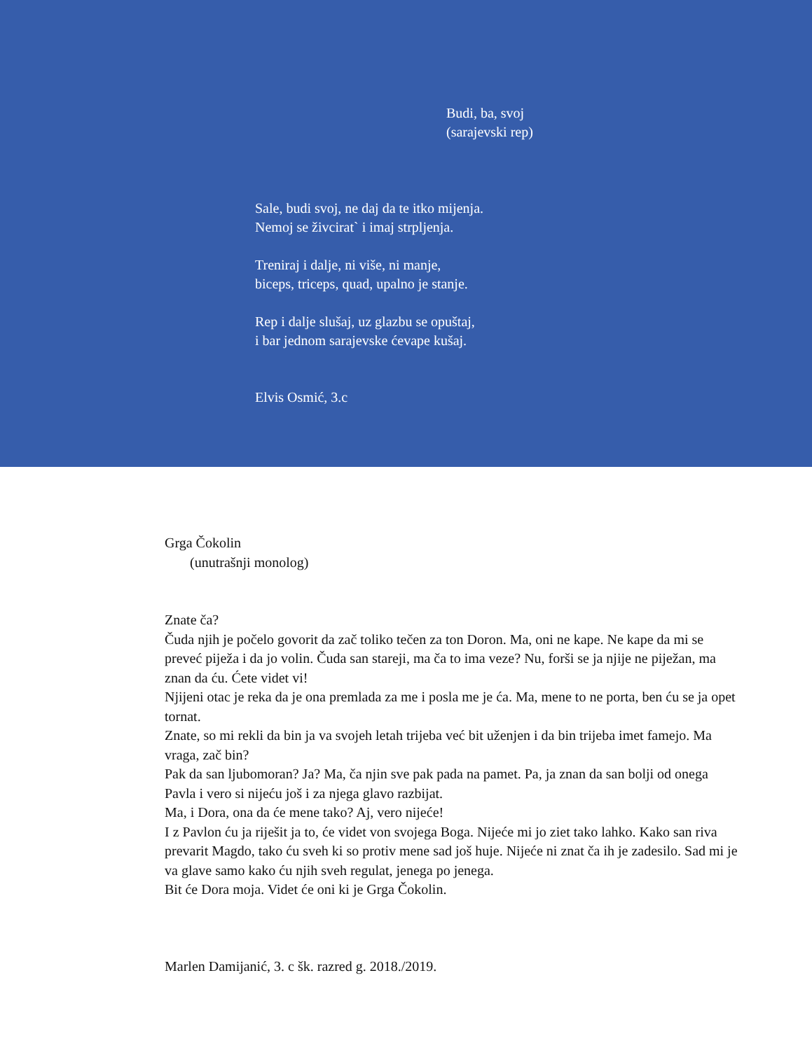Budi, ba, svoj
(sarajevski rep)
Sale, budi svoj, ne daj da te itko mijenja.
Nemoj se živcirat` i imaj strpljenja.
Treniraj i dalje, ni više, ni manje,
biceps, triceps, quad, upalno je stanje.
Rep i dalje slušaj, uz glazbu se opuštaj,
i bar jednom sarajevske ćevape kušaj.
Elvis Osmić, 3.c
Grga Čokolin
(unutrašnji monolog)
Znate ča?
Čuda njih je počelo govorit da zač toliko tečen za ton Doron. Ma, oni ne kape. Ne kape da mi se preveć piježa i da jo volin. Čuda san stareji, ma ča to ima veze? Nu, forši se ja njije ne piježan, ma znan da ću. Ćete videt vi!
Njijeni otac je reka da je ona premlada za me i posla me je ća. Ma, mene to ne porta, ben ću se ja opet tornat.
Znate, so mi rekli da bin ja va svojeh letah trijeba već bit uženjen i da bin trijeba imet famejo. Ma vraga, zač bin?
Pak da san ljubomoran? Ja? Ma, ča njin sve pak pada na pamet. Pa, ja znan da san bolji od onega Pavla i vero si nijeću još i za njega glavo razbijat.
Ma, i Dora, ona da će mene tako? Aj, vero nijeće!
I z Pavlon ću ja riješit ja to, će videt von svojega Boga. Nijeće mi jo ziet tako lahko. Kako san riva prevarit Magdo, tako ću sveh ki so protiv mene sad još huje. Nijeće ni znat ča ih je zadesilo. Sad mi je va glave samo kako ću njih sveh regulat, jenega po jenega.
Bit će Dora moja. Videt će oni ki je Grga Čokolin.
Marlen Damijanić, 3. c šk. razred g. 2018./2019.